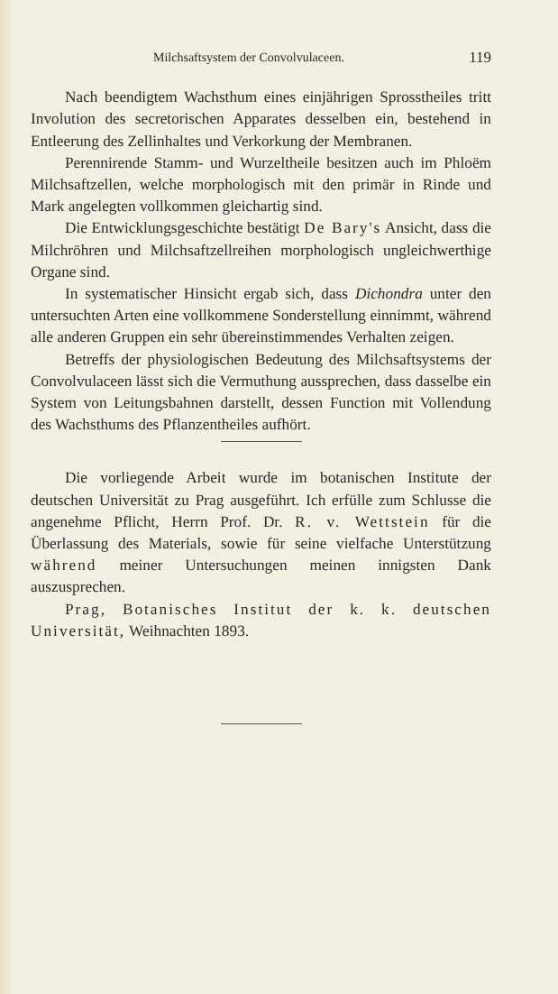Milchsaftsystem der Convolvulaceen. 119
Nach beendigtem Wachsthum eines einjährigen Spross­theiles tritt Involution des secretorischen Apparates desselben ein, bestehend in Entleerung des Zellinhaltes und Verkorkung der Membranen.
Perennirende Stamm- und Wurzeltheile besitzen auch im Phloëm Milchsaftzellen, welche morphologisch mit den primär in Rinde und Mark angelegten vollkommen gleichartig sind.
Die Entwicklungsgeschichte bestätigt De Bary's Ansicht, dass die Milchröhren und Milchsaftzellreihen morphologisch ungleichwerthige Organe sind.
In systematischer Hinsicht ergab sich, dass Dichondra unter den untersuchten Arten eine vollkommene Sonderstellung einnimmt, während alle anderen Gruppen ein sehr überein­stimmendes Verhalten zeigen.
Betreffs der physiologischen Bedeutung des Milchsaft­systems der Convolvulaceen lässt sich die Vermuthung aus­sprechen, dass dasselbe ein System von Leitungsbahnen dar­stellt, dessen Function mit Vollendung des Wachsthums des Pflanzentheiles aufhört.
Die vorliegende Arbeit wurde im botanischen Institute der deutschen Universität zu Prag ausgeführt. Ich erfülle zum Schlusse die angenehme Pflicht, Herrn Prof. Dr. R. v. Wett­stein für die Überlassung des Materials, sowie für seine vielfache Unterstützung während meiner Untersuchungen meinen innigsten Dank auszusprechen.
Prag, Botanisches Institut der k. k. deutschen Universität, Weihnachten 1893.